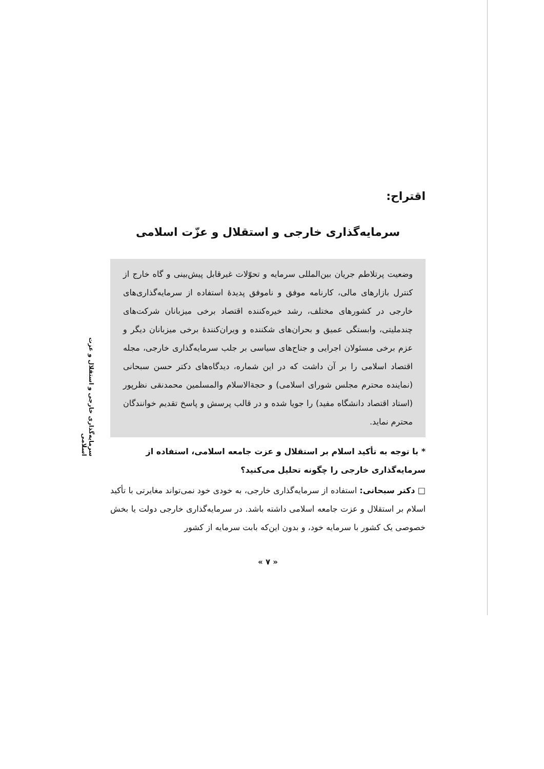سرمایه‌گذاری خارجی و استقلال و عزت اسلامی
اقتراح:
سرمایه‌گذاری خارجی و استقلال و عزّت اسلامی
وضعیت پرتلاطم جریان بین‌المللی سرمایه و تحوّلات غیرقابل پیش‌بینی و گاه خارج از کنترل بازارهای مالی، کارنامه موفق و ناموفق پدیدهٔ استفاده از سرمایه‌گذاری‌های خارجی در کشورهای مختلف، رشد خیره‌کننده اقتصاد برخی میزبانان شرکت‌های چندملیتی، وابستگی عمیق و بحران‌های شکننده و ویران‌کنندهٔ برخی میزبانان دیگر و عزم برخی مسئولان اجرایی و جناح‌های سیاسی بر جلب سرمایه‌گذاری خارجی، مجله اقتصاد اسلامی را بر آن داشت که در این شماره، دیدگاه‌های دکتر حسن سبحانی (نماینده محترم مجلس شورای اسلامی) و حجةالاسلام والمسلمین محمدنقی نظرپور (استاد اقتصاد دانشگاه مفید) را جویا شده و در قالب پرسش و پاسخ تقدیم خوانندگان محترم نماید.
* با توجه به تأکید اسلام بر استقلال و عزت جامعه اسلامی، استفاده از سرمایه‌گذاری خارجی را چگونه تحلیل می‌کنید؟
□ دکتر سبحانی: استفاده از سرمایه‌گذاری خارجی، به خودی خود نمی‌تواند مغایرتی با تأکید اسلام بر استقلال و عزت جامعه اسلامی داشته باشد. در سرمایه‌گذاری خارجی دولت یا بخش خصوصی یک کشور با سرمایه خود، و بدون این‌که بابت سرمایه از کشور
« ۷ »